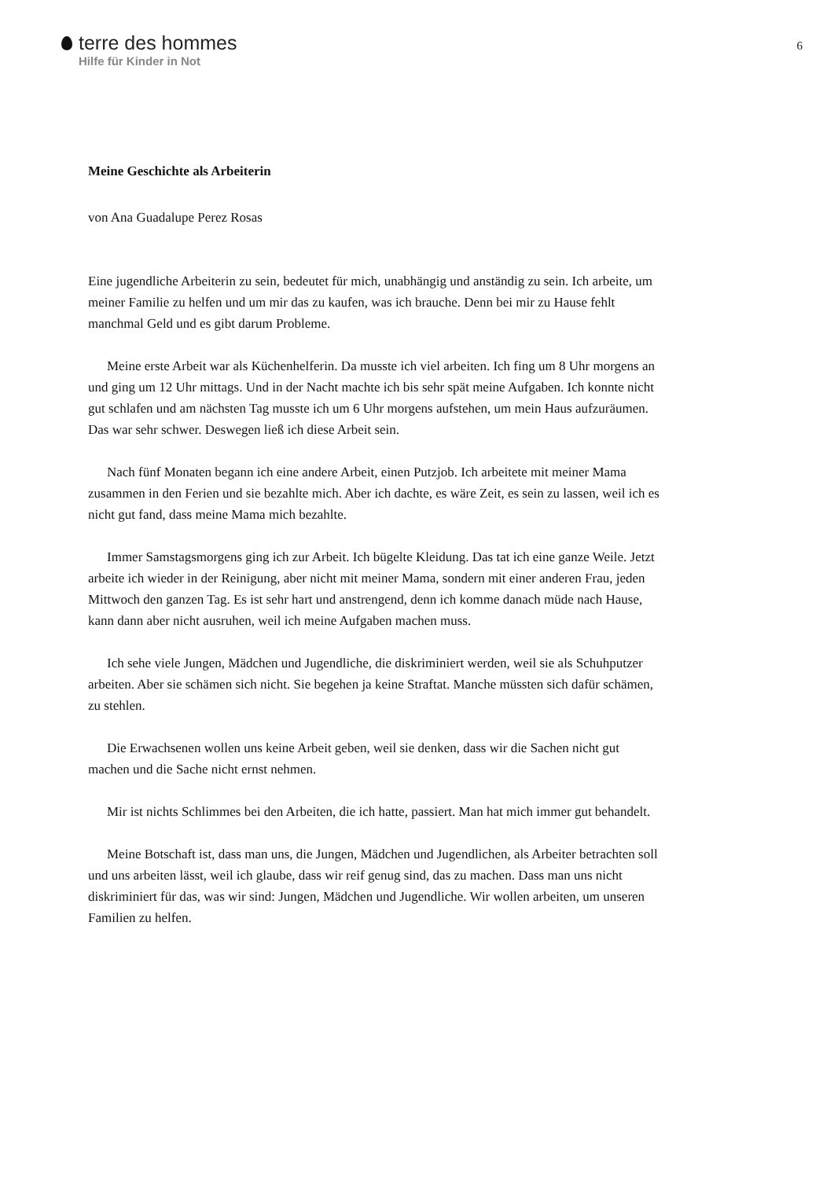terre des hommes
Hilfe für Kinder in Not
6
Meine Geschichte als Arbeiterin
von Ana Guadalupe Perez Rosas
Eine jugendliche Arbeiterin zu sein, bedeutet für mich, unabhängig und anständig zu sein. Ich arbeite, um meiner Familie zu helfen und um mir das zu kaufen, was ich brauche. Denn bei mir zu Hause fehlt manchmal Geld und es gibt darum Probleme.
Meine erste Arbeit war als Küchenhelferin. Da musste ich viel arbeiten. Ich fing um 8 Uhr morgens an und ging um 12 Uhr mittags. Und in der Nacht machte ich bis sehr spät meine Aufgaben. Ich konnte nicht gut schlafen und am nächsten Tag musste ich um 6 Uhr morgens aufstehen, um mein Haus aufzuräumen. Das war sehr schwer. Deswegen ließ ich diese Arbeit sein.
Nach fünf Monaten begann ich eine andere Arbeit, einen Putzjob. Ich arbeitete mit meiner Mama zusammen in den Ferien und sie bezahlte mich. Aber ich dachte, es wäre Zeit, es sein zu lassen, weil ich es nicht gut fand, dass meine Mama mich bezahlte.
Immer Samstagsmorgens ging ich zur Arbeit. Ich bügelte Kleidung. Das tat ich eine ganze Weile. Jetzt arbeite ich wieder in der Reinigung, aber nicht mit meiner Mama, sondern mit einer anderen Frau, jeden Mittwoch den ganzen Tag. Es ist sehr hart und anstrengend, denn ich komme danach müde nach Hause, kann dann aber nicht ausruhen, weil ich meine Aufgaben machen muss.
Ich sehe viele Jungen, Mädchen und Jugendliche, die diskriminiert werden, weil sie als Schuhputzer arbeiten. Aber sie schämen sich nicht. Sie begehen ja keine Straftat. Manche müssten sich dafür schämen, zu stehlen.
Die Erwachsenen wollen uns keine Arbeit geben, weil sie denken, dass wir die Sachen nicht gut machen und die Sache nicht ernst nehmen.
Mir ist nichts Schlimmes bei den Arbeiten, die ich hatte, passiert. Man hat mich immer gut behandelt.
Meine Botschaft ist, dass man uns, die Jungen, Mädchen und Jugendlichen, als Arbeiter betrachten soll und uns arbeiten lässt, weil ich glaube, dass wir reif genug sind, das zu machen. Dass man uns nicht diskriminiert für das, was wir sind: Jungen, Mädchen und Jugendliche. Wir wollen arbeiten, um unseren Familien zu helfen.